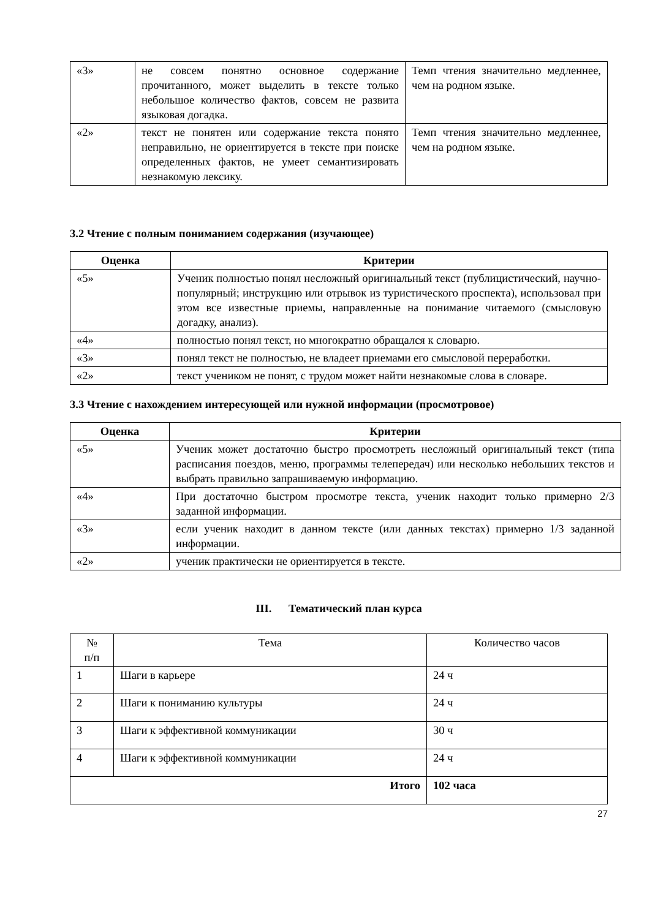| «3» | не совсем понятно основное содержание прочитанного, может выделить в тексте только небольшое количество фактов, совсем не развита языковая догадка. | Темп чтения значительно медленнее, чем на родном языке. |
| «2» | текст не понятен или содержание текста понято неправильно, не ориентируется в тексте при поиске определенных фактов, не умеет семантизировать незнакомую лексику. | Темп чтения значительно медленнее, чем на родном языке. |
3.2 Чтение с полным пониманием содержания (изучающее)
| Оценка | Критерии |
| --- | --- |
| «5» | Ученик полностью понял несложный оригинальный текст (публицистический, научно-популярный; инструкцию или отрывок из туристического проспекта), использовал при этом все известные приемы, направленные на понимание читаемого (смысловую догадку, анализ). |
| «4» | полностью понял текст, но многократно обращался к словарю. |
| «3» | понял текст не полностью, не владеет приемами его смысловой переработки. |
| «2» | текст учеником не понят, с трудом может найти незнакомые слова в словаре. |
3.3 Чтение с нахождением интересующей или нужной информации (просмотровое)
| Оценка | Критерии |
| --- | --- |
| «5» | Ученик может достаточно быстро просмотреть несложный оригинальный текст (типа расписания поездов, меню, программы телепередач) или несколько небольших текстов и выбрать правильно запрашиваемую информацию. |
| «4» | При достаточно быстром просмотре текста, ученик находит только примерно 2/3 заданной информации. |
| «3» | если ученик находит в данном тексте (или данных текстах) примерно 1/3 заданной информации. |
| «2» | ученик практически не ориентируется в тексте. |
III. Тематический план курса
| № п/п | Тема | Количество часов |
| 1 | Шаги в карьере | 24 ч |
| 2 | Шаги к пониманию культуры | 24 ч |
| 3 | Шаги к эффективной коммуникации | 30 ч |
| 4 | Шаги к эффективной коммуникации | 24 ч |
| Итого | | 102 часа |
27